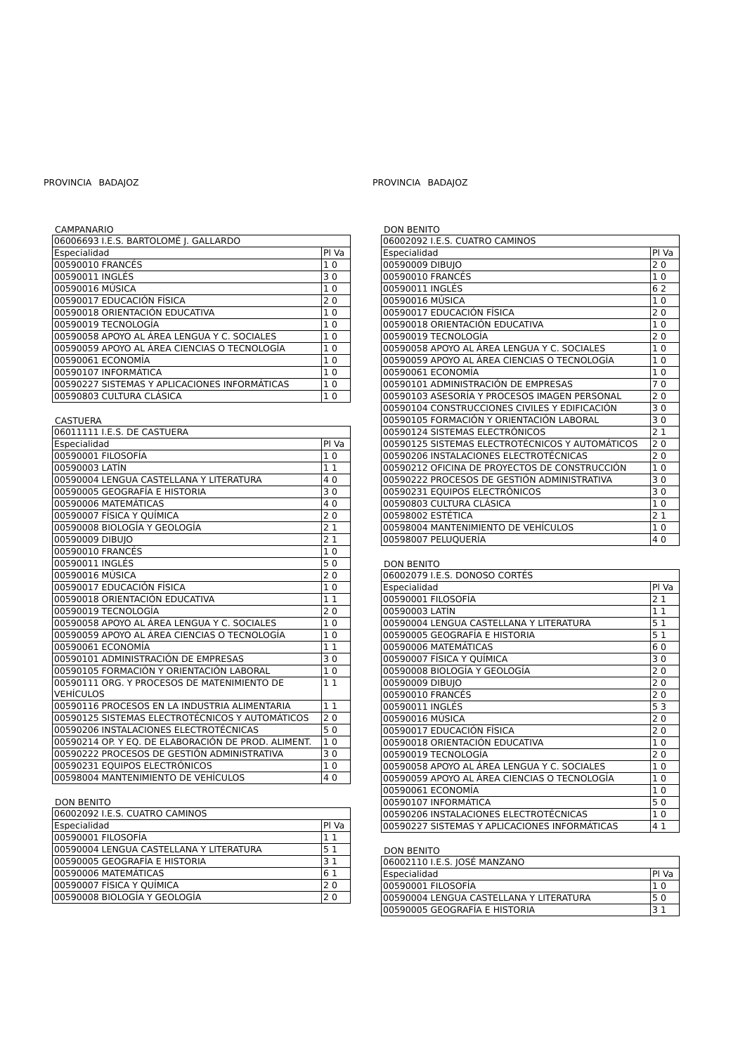PROVINCIA BADAJOZ
CAMPANARIO
| 06006693 I.E.S. BARTOLOMÉ J. GALLARDO | |
| Especialidad | Pl Va |
| 00590010 FRANCÉS | 1 0 |
| 00590011 INGLÉS | 3 0 |
| 00590016 MÚSICA | 1 0 |
| 00590017 EDUCACIÓN FÍSICA | 2 0 |
| 00590018 ORIENTACIÓN EDUCATIVA | 1 0 |
| 00590019 TECNOLOGÍA | 1 0 |
| 00590058 APOYO AL ÁREA LENGUA Y C. SOCIALES | 1 0 |
| 00590059 APOYO AL ÁREA CIENCIAS O TECNOLOGÍA | 1 0 |
| 00590061 ECONOMÍA | 1 0 |
| 00590107 INFORMÁTICA | 1 0 |
| 00590227 SISTEMAS Y APLICACIONES INFORMÁTICAS | 1 0 |
| 00590803 CULTURA CLÁSICA | 1 0 |
CASTUERA
| 06011111 I.E.S. DE CASTUERA | |
| Especialidad | Pl Va |
| 00590001 FILOSOFÍA | 1 0 |
| 00590003 LATÍN | 1 1 |
| 00590004 LENGUA CASTELLANA Y LITERATURA | 4 0 |
| 00590005 GEOGRAFÍA E HISTORIA | 3 0 |
| 00590006 MATEMÁTICAS | 4 0 |
| 00590007 FÍSICA Y QUÍMICA | 2 0 |
| 00590008 BIOLOGÍA Y GEOLOGÍA | 2 1 |
| 00590009 DIBUJO | 2 1 |
| 00590010 FRANCÉS | 1 0 |
| 00590011 INGLÉS | 5 0 |
| 00590016 MÚSICA | 2 0 |
| 00590017 EDUCACIÓN FÍSICA | 1 0 |
| 00590018 ORIENTACIÓN EDUCATIVA | 1 1 |
| 00590019 TECNOLOGÍA | 2 0 |
| 00590058 APOYO AL ÁREA LENGUA Y C. SOCIALES | 1 0 |
| 00590059 APOYO AL ÁREA CIENCIAS O TECNOLOGÍA | 1 0 |
| 00590061 ECONOMÍA | 1 1 |
| 00590101 ADMINISTRACIÓN DE EMPRESAS | 3 0 |
| 00590105 FORMACIÓN Y ORIENTACIÓN LABORAL | 1 0 |
| 00590111 ORG. Y PROCESOS DE MATENIMIENTO DE VEHÍCULOS | 1 1 |
| 00590116 PROCESOS EN LA INDUSTRIA ALIMENTARIA | 1 1 |
| 00590125 SISTEMAS ELECTROTÉCNICOS Y AUTOMÁTICOS | 2 0 |
| 00590206 INSTALACIONES ELECTROTÉCNICAS | 5 0 |
| 00590214 OP. Y EQ. DE ELABORACIÓN DE PROD. ALIMENT. | 1 0 |
| 00590222 PROCESOS DE GESTIÓN ADMINISTRATIVA | 3 0 |
| 00590231 EQUIPOS ELECTRÓNICOS | 1 0 |
| 00598004 MANTENIMIENTO DE VEHÍCULOS | 4 0 |
DON BENITO
| 06002092 I.E.S. CUATRO CAMINOS | |
| Especialidad | Pl Va |
| 00590001 FILOSOFÍA | 1 1 |
| 00590004 LENGUA CASTELLANA Y LITERATURA | 5 1 |
| 00590005 GEOGRAFÍA E HISTORIA | 3 1 |
| 00590006 MATEMÁTICAS | 6 1 |
| 00590007 FÍSICA Y QUÍMICA | 2 0 |
| 00590008 BIOLOGÍA Y GEOLOGÍA | 2 0 |
PROVINCIA BADAJOZ
DON BENITO
| 06002092 I.E.S. CUATRO CAMINOS | |
| Especialidad | Pl Va |
| 00590009 DIBUJO | 2 0 |
| 00590010 FRANCÉS | 1 0 |
| 00590011 INGLÉS | 6 2 |
| 00590016 MÚSICA | 1 0 |
| 00590017 EDUCACIÓN FÍSICA | 2 0 |
| 00590018 ORIENTACIÓN EDUCATIVA | 1 0 |
| 00590019 TECNOLOGÍA | 2 0 |
| 00590058 APOYO AL ÁREA LENGUA Y C. SOCIALES | 1 0 |
| 00590059 APOYO AL ÁREA CIENCIAS O TECNOLOGÍA | 1 0 |
| 00590061 ECONOMÍA | 1 0 |
| 00590101 ADMINISTRACIÓN DE EMPRESAS | 7 0 |
| 00590103 ASESORÍA Y PROCESOS IMAGEN PERSONAL | 2 0 |
| 00590104 CONSTRUCCIONES CIVILES Y EDIFICACIÓN | 3 0 |
| 00590105 FORMACIÓN Y ORIENTACIÓN LABORAL | 3 0 |
| 00590124 SISTEMAS ELECTRÓNICOS | 2 1 |
| 00590125 SISTEMAS ELECTROTÉCNICOS Y AUTOMÁTICOS | 2 0 |
| 00590206 INSTALACIONES ELECTROTÉCNICAS | 2 0 |
| 00590212 OFICINA DE PROYECTOS DE CONSTRUCCIÓN | 1 0 |
| 00590222 PROCESOS DE GESTIÓN ADMINISTRATIVA | 3 0 |
| 00590231 EQUIPOS ELECTRÓNICOS | 3 0 |
| 00590803 CULTURA CLÁSICA | 1 0 |
| 00598002 ESTÉTICA | 2 1 |
| 00598004 MANTENIMIENTO DE VEHÍCULOS | 1 0 |
| 00598007 PELUQUERÍA | 4 0 |
DON BENITO
| 06002079 I.E.S. DONOSO CORTÉS | |
| Especialidad | Pl Va |
| 00590001 FILOSOFÍA | 2 1 |
| 00590003 LATÍN | 1 1 |
| 00590004 LENGUA CASTELLANA Y LITERATURA | 5 1 |
| 00590005 GEOGRAFÍA E HISTORIA | 5 1 |
| 00590006 MATEMÁTICAS | 6 0 |
| 00590007 FÍSICA Y QUÍMICA | 3 0 |
| 00590008 BIOLOGÍA Y GEOLOGÍA | 2 0 |
| 00590009 DIBUJO | 2 0 |
| 00590010 FRANCÉS | 2 0 |
| 00590011 INGLÉS | 5 3 |
| 00590016 MÚSICA | 2 0 |
| 00590017 EDUCACIÓN FÍSICA | 2 0 |
| 00590018 ORIENTACIÓN EDUCATIVA | 1 0 |
| 00590019 TECNOLOGÍA | 2 0 |
| 00590058 APOYO AL ÁREA LENGUA Y C. SOCIALES | 1 0 |
| 00590059 APOYO AL ÁREA CIENCIAS O TECNOLOGÍA | 1 0 |
| 00590061 ECONOMÍA | 1 0 |
| 00590107 INFORMÁTICA | 5 0 |
| 00590206 INSTALACIONES ELECTROTÉCNICAS | 1 0 |
| 00590227 SISTEMAS Y APLICACIONES INFORMÁTICAS | 4 1 |
DON BENITO
| 06002110 I.E.S. JOSÉ MANZANO | |
| Especialidad | Pl Va |
| 00590001 FILOSOFÍA | 1 0 |
| 00590004 LENGUA CASTELLANA Y LITERATURA | 5 0 |
| 00590005 GEOGRAFÍA E HISTORIA | 3 1 |